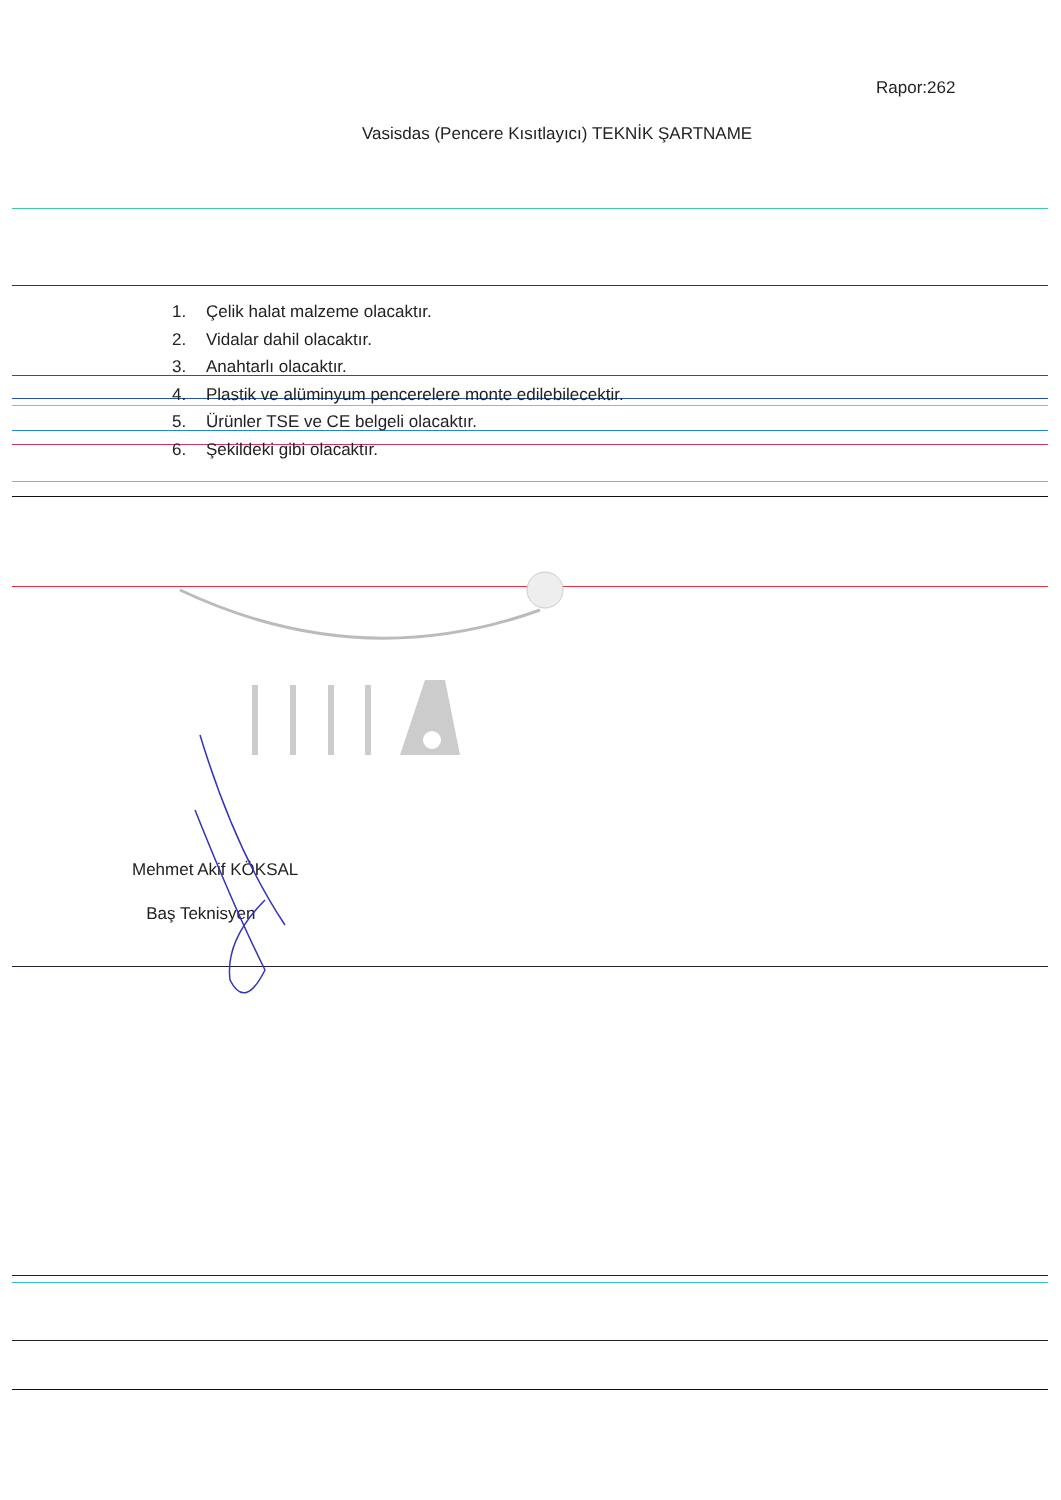Rapor:262
Vasisdas (Pencere Kısıtlayıcı) TEKNİK ŞARTNAME
1. Çelik halat malzeme olacaktır.
2. Vidalar dahil olacaktır.
3. Anahtarlı olacaktır.
4. Plastik ve alüminyum pencerelere monte edilebilecektir.
5. Ürünler TSE ve CE belgeli olacaktır.
6. Şekildeki gibi olacaktır.
Mehmet Akif KÖKSAL
Baş Teknisyen